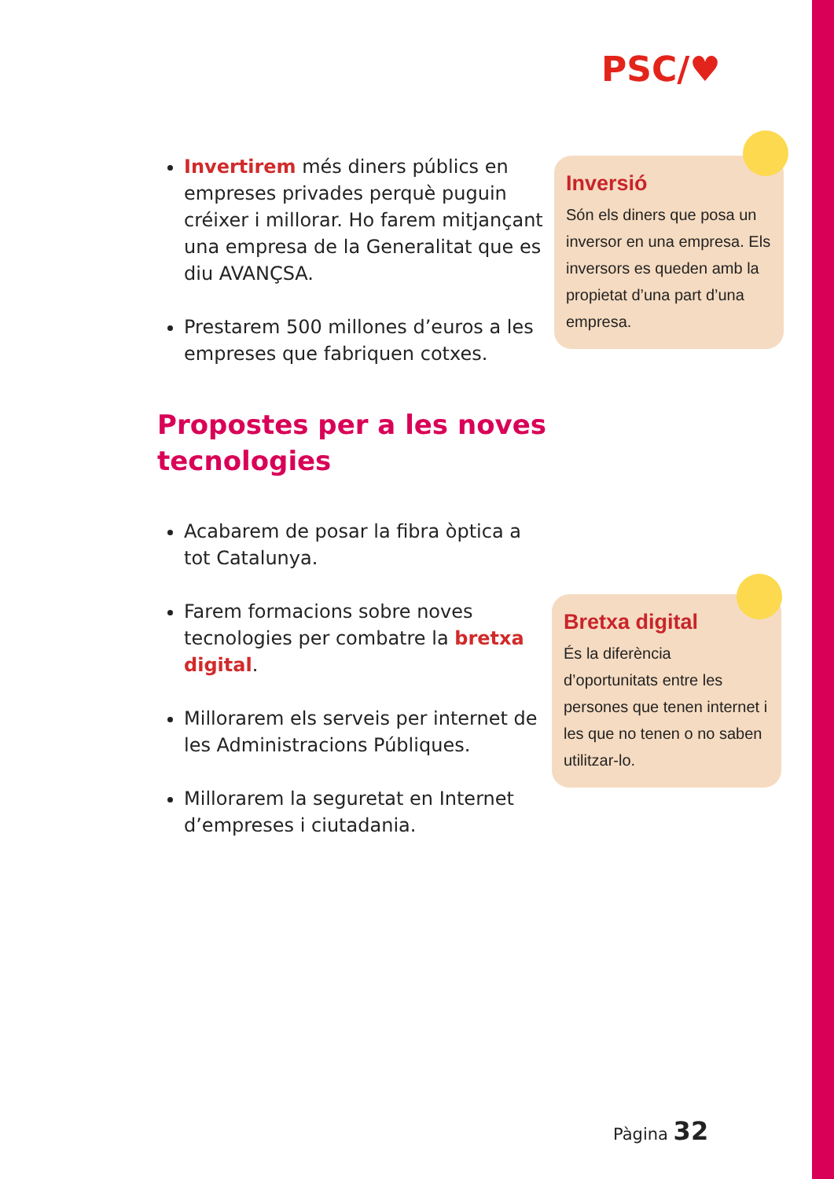PSC/♥
Invertirem més diners públics en empreses privades perquè puguin créixer i millorar. Ho farem mitjançant una empresa de la Generalitat que es diu AVANÇSA.
Prestarem 500 millones d’euros a les empreses que fabriquen cotxes.
Propostes per a les noves tecnologies
Acabarem de posar la fibra òptica a tot Catalunya.
Farem formacions sobre noves tecnologies per combatre la bretxa digital.
Millorarem els serveis per internet de les Administracions Públiques.
Millorarem la seguretat en Internet d’empreses i ciutadania.
Inversió
Són els diners que posa un inversor en una empresa. Els inversors es queden amb la propietat d’una part d’una empresa.
Bretxa digital
És la diferència d’oportunitats entre les persones que tenen internet i les que no tenen o no saben utilitzar-lo.
Pàgina 32